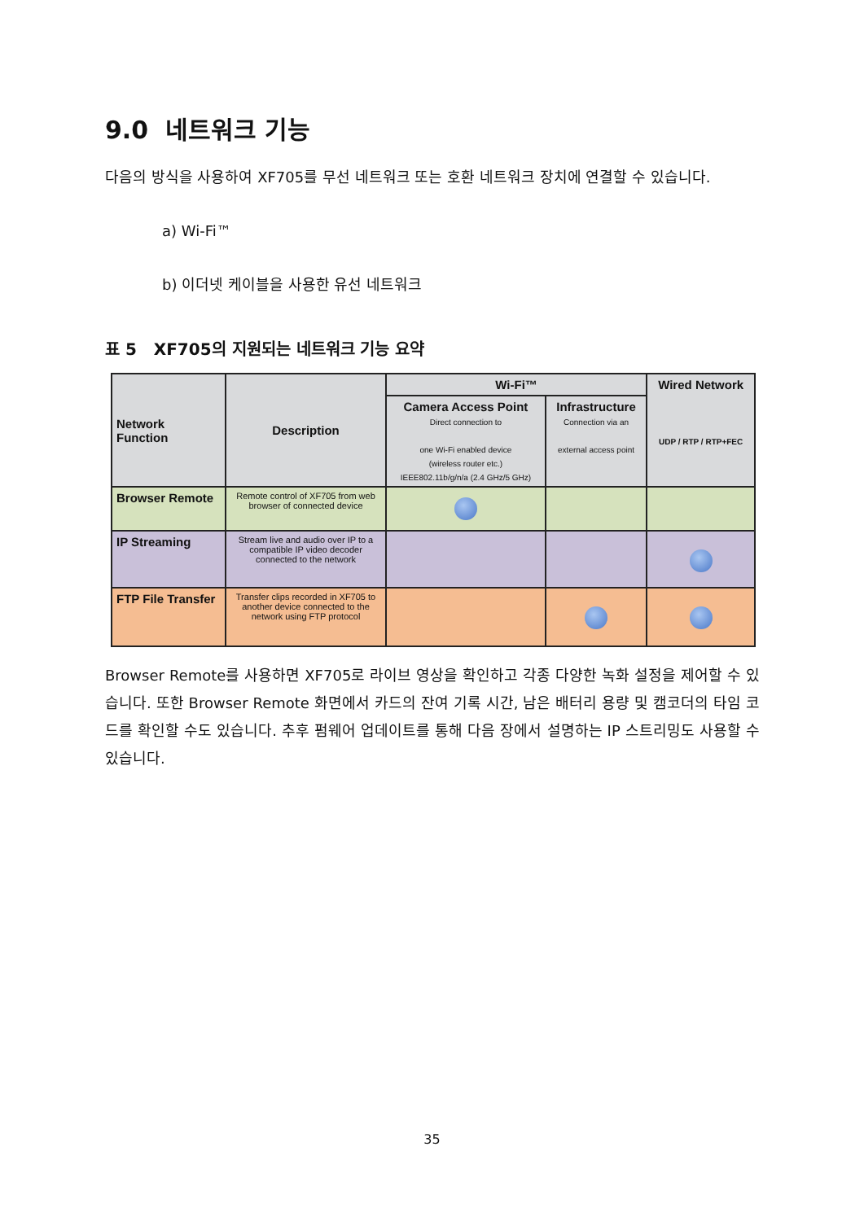9.0 네트워크 기능
다음의 방식을 사용하여 XF705를 무선 네트워크 또는 호환 네트워크 장치에 연결할 수 있습니다.
a) Wi-Fi™
b) 이더넷 케이블을 사용한 유선 네트워크
표 5 XF705의 지원되는 네트워크 기능 요약
| Network Function | Description | Wi-Fi™ | | Wired Network UDP / RTP / RTP+FEC |
| --- | --- | --- | --- | --- |
| | | Camera Access Point Direct connection to one Wi-Fi enabled device (wireless router etc.) IEEE802.11b/g/n/a (2.4 GHz/5 GHz) | Infrastructure Connection via an external access point | |
| Browser Remote | Remote control of XF705 from web browser of connected device | | | |
| IP Streaming | Stream live and audio over IP to a compatible IP video decoder connected to the network | | | |
| FTP File Transfer | Transfer clips recorded in XF705 to another device connected to the network using FTP protocol | | | |
Browser Remote를 사용하면 XF705로 라이브 영상을 확인하고 각종 다양한 녹화 설정을 제어할 수 있습니다. 또한 Browser Remote 화면에서 카드의 잔여 기록 시간, 남은 배터리 용량 및 캠코더의 타임 코드를 확인할 수도 있습니다. 추후 펌웨어 업데이트를 통해 다음 장에서 설명하는 IP 스트리밍도 사용할 수 있습니다.
35